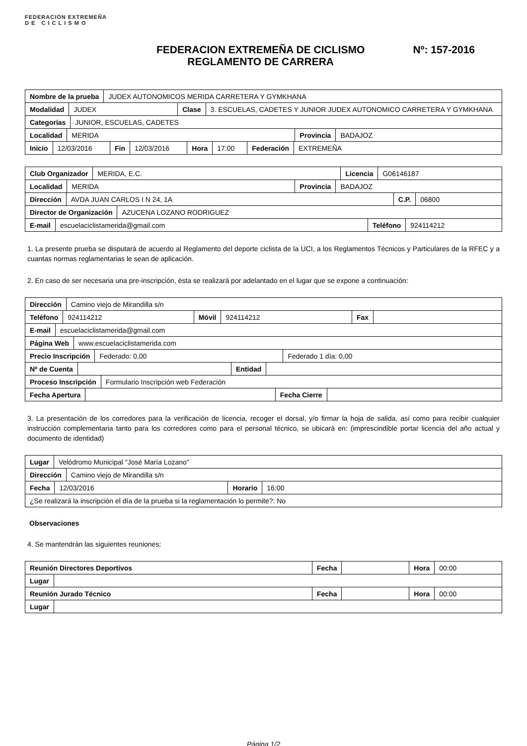FEDERACION EXTREMEÑA
D E C I C L I S M O
FEDERACION EXTREMEÑA DE CICLISMO
REGLAMENTO DE CARRERA
Nº: 157-2016
| Nombre de la prueba | JUDEX AUTONOMICOS MERIDA CARRETERA Y GYMKHANA |
| Modalidad | JUDEX | Clase | 3. ESCUELAS, CADETES Y JUNIOR JUDEX AUTONOMICO CARRETERA Y GYMKHANA |
| Categorías | JUNIOR, ESCUELAS, CADETES |
| Localidad | MERIDA | Provincia | BADAJOZ |
| Inicio | 12/03/2016 | Fin | 12/03/2016 | Hora | 17:00 | Federación | EXTREMEÑA |
| Club Organizador | MERIDA, E.C. | Licencia | G06146187 |
| Localidad | MERIDA | Provincia | BADAJOZ |
| Dirección | AVDA JUAN CARLOS I N 24, 1A | C.P. | 06800 |
| Director de Organización | AZUCENA LOZANO RODRIGUEZ |
| E-mail | escuelaciclistamerida@gmail.com | Teléfono | 924114212 |
1. La presente prueba se disputará de acuerdo al Reglamento del deporte ciclista de la UCI, a los Reglamentos Técnicos y Particulares de la RFEC y a cuantas normas reglamentarias le sean de aplicación.
2. En caso de ser necesaria una pre-inscripción, ésta se realizará por adelantado en el lugar que se expone a continuación:
| Dirección | Camino viejo de Mirandilla s/n |
| Teléfono | 924114212 | Móvil | 924114212 | Fax | |
| E-mail | escuelaciclistamerida@gmail.com |
| Página Web | www.escuelaciclistamerida.com |
| Precio Inscripción | Federado: 0,00 | Federado 1 día: 0,00 |
| Nº de Cuenta | | Entidad | |
| Proceso Inscripción | Formulario Inscripción web Federación |
| Fecha Apertura | | Fecha Cierre | |
3. La presentación de los corredores para la verificación de licencia, recoger el dorsal, y/o firmar la hoja de salida, así como para recibir cualquier instrucción complementaria tanto para los corredores como para el personal técnico, se ubicará en: (imprescindible portar licencia del año actual y documento de identidad)
| Lugar | Velódromo Municipal "José María Lozano" |
| Dirección | Camino viejo de Mirandilla s/n |
| Fecha | 12/03/2016 | Horario | 16:00 |
| ¿Se realizará la inscripción el día de la prueba si la reglamentación lo permite?: No |
Observaciones
4. Se mantendrán las siguientes reuniones:
| Reunión Directores Deportivos | Fecha | | Hora | 00:00 |
| Lugar | |
| Reunión Jurado Técnico | Fecha | | Hora | 00:00 |
| Lugar | |
Página 1/2